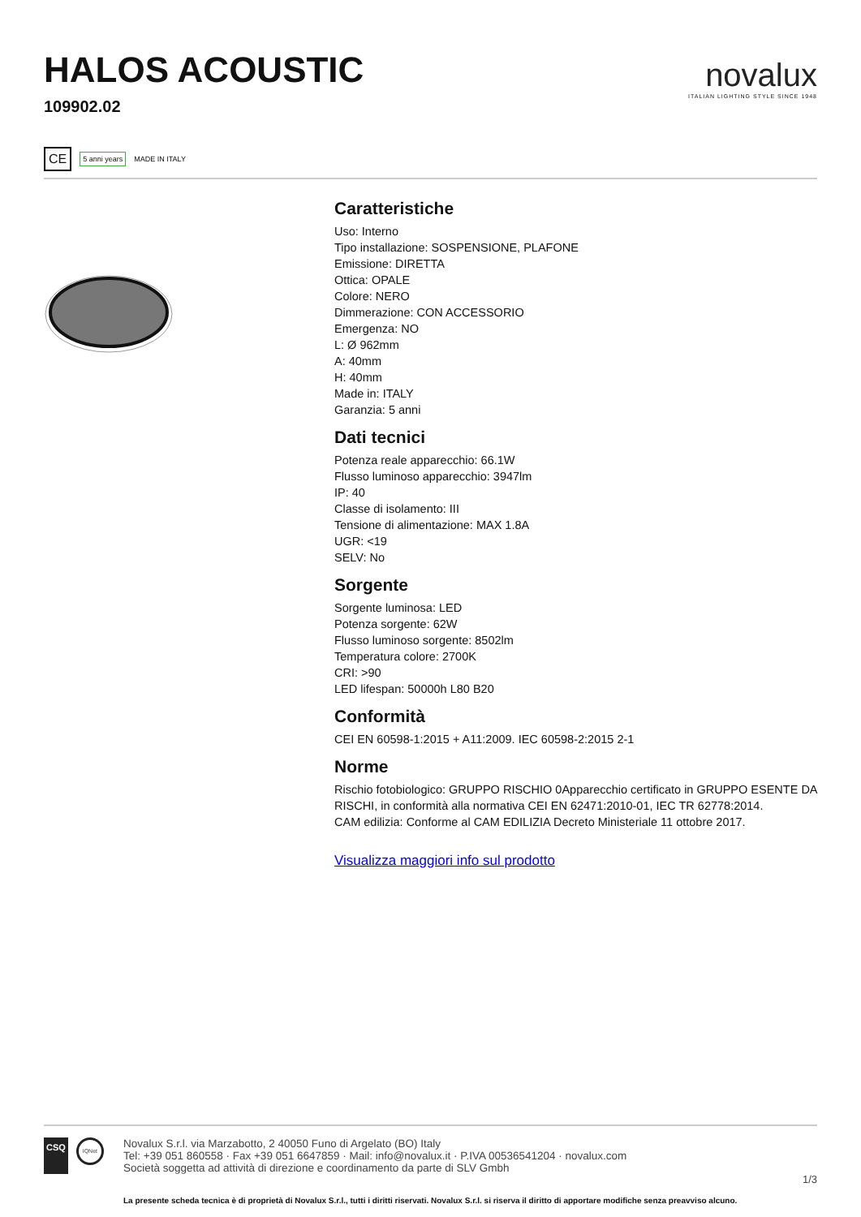HALOS ACOUSTIC
109902.02
novalux
ITALIAN LIGHTING STYLE SINCE 1948
CE 5 anni years MADE IN ITALY
Caratteristiche
Uso: Interno
Tipo installazione: SOSPENSIONE, PLAFONE
Emissione: DIRETTA
Ottica: OPALE
Colore: NERO
Dimmerazione: CON ACCESSORIO
Emergenza: NO
L: Ø 962mm
A: 40mm
H: 40mm
Made in: ITALY
Garanzia: 5 anni
Dati tecnici
Potenza reale apparecchio: 66.1W
Flusso luminoso apparecchio: 3947lm
IP: 40
Classe di isolamento: III
Tensione di alimentazione: MAX 1.8A
UGR: <19
SELV: No
Sorgente
Sorgente luminosa: LED
Potenza sorgente: 62W
Flusso luminoso sorgente: 8502lm
Temperatura colore: 2700K
CRI: >90
LED lifespan: 50000h L80 B20
Conformità
CEI EN 60598-1:2015 + A11:2009. IEC 60598-2:2015 2-1
Norme
Rischio fotobiologico: GRUPPO RISCHIO 0Apparecchio certificato in GRUPPO ESENTE DA RISCHI, in conformità alla normativa CEI EN 62471:2010-01, IEC TR 62778:2014.
CAM edilizia: Conforme al CAM EDILIZIA Decreto Ministeriale 11 ottobre 2017.
Visualizza maggiori info sul prodotto
CSQ IQNet
Novalux S.r.l. via Marzabotto, 2 40050 Funo di Argelato (BO) Italy
Tel: +39 051 860558 · Fax +39 051 6647859 · Mail: info@novalux.it · P.IVA 00536541204 · novalux.com
Società soggetta ad attività di direzione e coordinamento da parte di SLV Gmbh
1/3
La presente scheda tecnica è di proprietà di Novalux S.r.l., tutti i diritti riservati. Novalux S.r.l. si riserva il diritto di apportare modifiche senza preavviso alcuno.